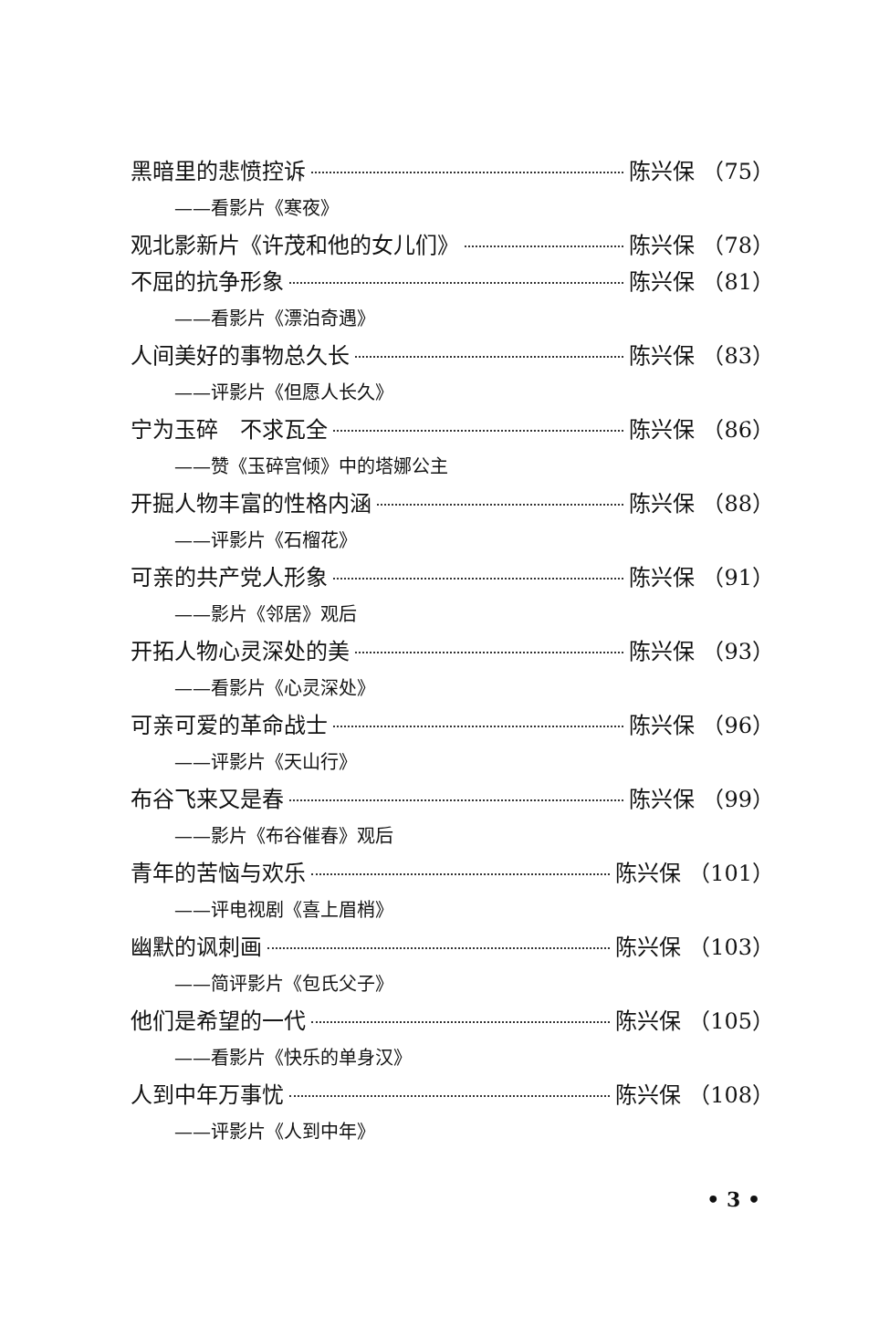黑暗里的悲愤控诉 陈兴保 （75）
——看影片《寒夜》
观北影新片《许茂和他的女儿们》 陈兴保 （78）
不屈的抗争形象 陈兴保 （81）
——看影片《漂泊奇遇》
人间美好的事物总久长 陈兴保 （83）
——评影片《但愿人长久》
宁为玉碎　不求瓦全 陈兴保 （86）
——赞《玉碎宫倾》中的塔娜公主
开掘人物丰富的性格内涵 陈兴保 （88）
——评影片《石榴花》
可亲的共产党人形象 陈兴保 （91）
——影片《邻居》观后
开拓人物心灵深处的美 陈兴保 （93）
——看影片《心灵深处》
可亲可爱的革命战士 陈兴保 （96）
——评影片《天山行》
布谷飞来又是春 陈兴保 （99）
——影片《布谷催春》观后
青年的苦恼与欢乐 陈兴保 （101）
——评电视剧《喜上眉梢》
幽默的讽刺画 陈兴保 （103）
——简评影片《包氏父子》
他们是希望的一代 陈兴保 （105）
——看影片《快乐的单身汉》
人到中年万事忧 陈兴保 （108）
——评影片《人到中年》
• 3 •